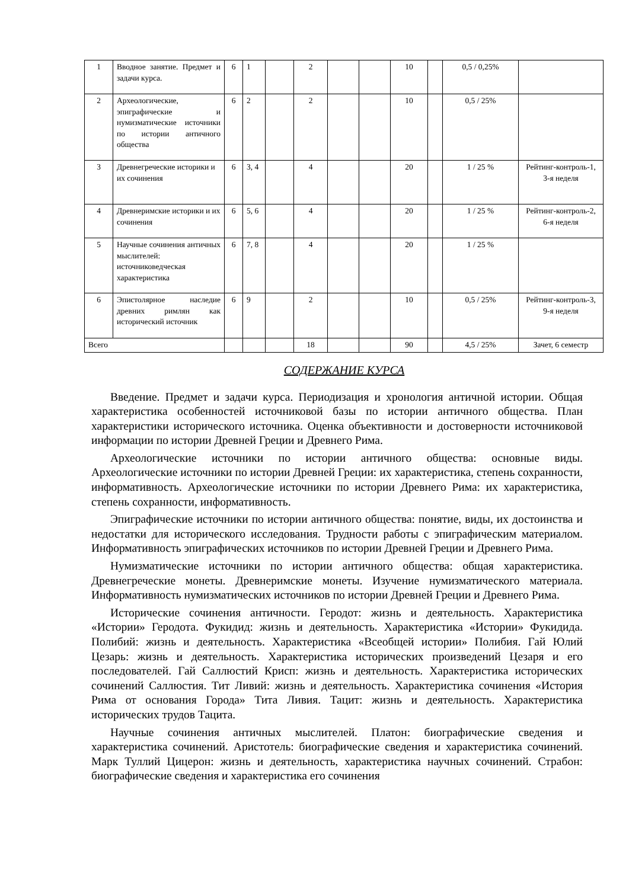| 1 | Вводное занятие. Предмет и задачи курса. | 6 | 1 | | 2 | | | 10 | | 0,5 / 0,25% | |
| 2 | Археологические, эпиграфические и нумизматические источники по истории античного общества | 6 | 2 | | 2 | | | 10 | | 0,5 / 25% | |
| 3 | Древнегреческие историки и их сочинения | 6 | 3, 4 | | 4 | | | 20 | | 1 / 25 % | Рейтинг-контроль-1, 3-я неделя |
| 4 | Древнеримские историки и их сочинения | 6 | 5, 6 | | 4 | | | 20 | | 1 / 25 % | Рейтинг-контроль-2, 6-я неделя |
| 5 | Научные сочинения античных мыслителей: источниковедческая характеристика | 6 | 7, 8 | | 4 | | | 20 | | 1 / 25 % | |
| 6 | Эпистолярное наследие древних римлян как исторический источник | 6 | 9 | | 2 | | | 10 | | 0,5 / 25% | Рейтинг-контроль-3, 9-я неделя |
| Всего | | | | | 18 | | | 90 | | 4,5 / 25% | Зачет, 6 семестр |
СОДЕРЖАНИЕ КУРСА
Введение. Предмет и задачи курса. Периодизация и хронология античной истории. Общая характеристика особенностей источниковой базы по истории античного общества. План характеристики исторического источника. Оценка объективности и достоверности источниковой информации по истории Древней Греции и Древнего Рима.
Археологические источники по истории античного общества: основные виды. Археологические источники по истории Древней Греции: их характеристика, степень сохранности, информативность. Археологические источники по истории Древнего Рима: их характеристика, степень сохранности, информативность.
Эпиграфические источники по истории античного общества: понятие, виды, их достоинства и недостатки для исторического исследования. Трудности работы с эпиграфическим материалом. Информативность эпиграфических источников по истории Древней Греции и Древнего Рима.
Нумизматические источники по истории античного общества: общая характеристика. Древнегреческие монеты. Древнеримские монеты. Изучение нумизматического материала. Информативность нумизматических источников по истории Древней Греции и Древнего Рима.
Исторические сочинения античности. Геродот: жизнь и деятельность. Характеристика «Истории» Геродота. Фукидид: жизнь и деятельность. Характеристика «Истории» Фукидида. Полибий: жизнь и деятельность. Характеристика «Всеобщей истории» Полибия. Гай Юлий Цезарь: жизнь и деятельность. Характеристика исторических произведений Цезаря и его последователей. Гай Саллюстий Крисп: жизнь и деятельность. Характеристика исторических сочинений Саллюстия. Тит Ливий: жизнь и деятельность. Характеристика сочинения «История Рима от основания Города» Тита Ливия. Тацит: жизнь и деятельность. Характеристика исторических трудов Тацита.
Научные сочинения античных мыслителей. Платон: биографические сведения и характеристика сочинений. Аристотель: биографические сведения и характеристика сочинений. Марк Туллий Цицерон: жизнь и деятельность, характеристика научных сочинений. Страбон: биографические сведения и характеристика его сочинения